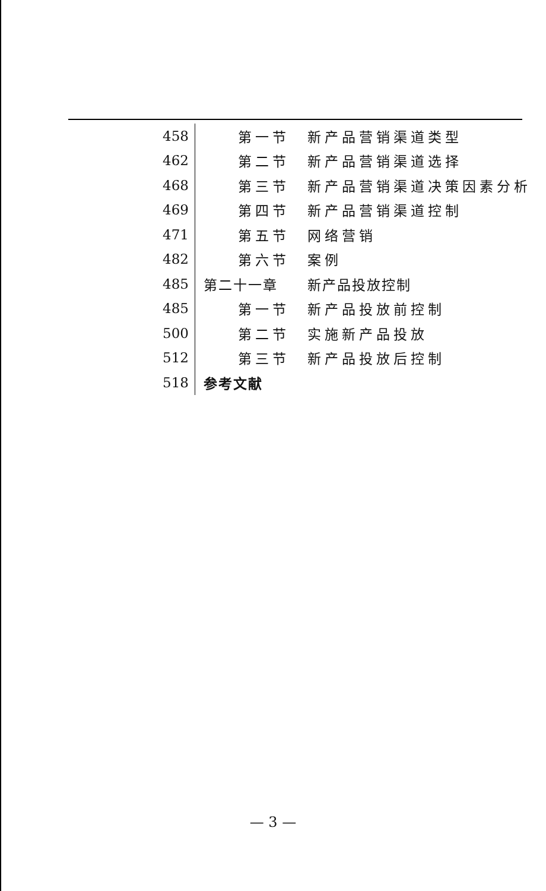| 458 | 第一节 | 新产品营销渠道类型 |
| 462 | 第二节 | 新产品营销渠道选择 |
| 468 | 第三节 | 新产品营销渠道决策因素分析 |
| 469 | 第四节 | 新产品营销渠道控制 |
| 471 | 第五节 | 网络营销 |
| 482 | 第六节 | 案例 |
| 485 | 第二十一章 | 新产品投放控制 |
| 485 | 第一节 | 新产品投放前控制 |
| 500 | 第二节 | 实施新产品投放 |
| 512 | 第三节 | 新产品投放后控制 |
| 518 | 参考文献 | |
— 3 —